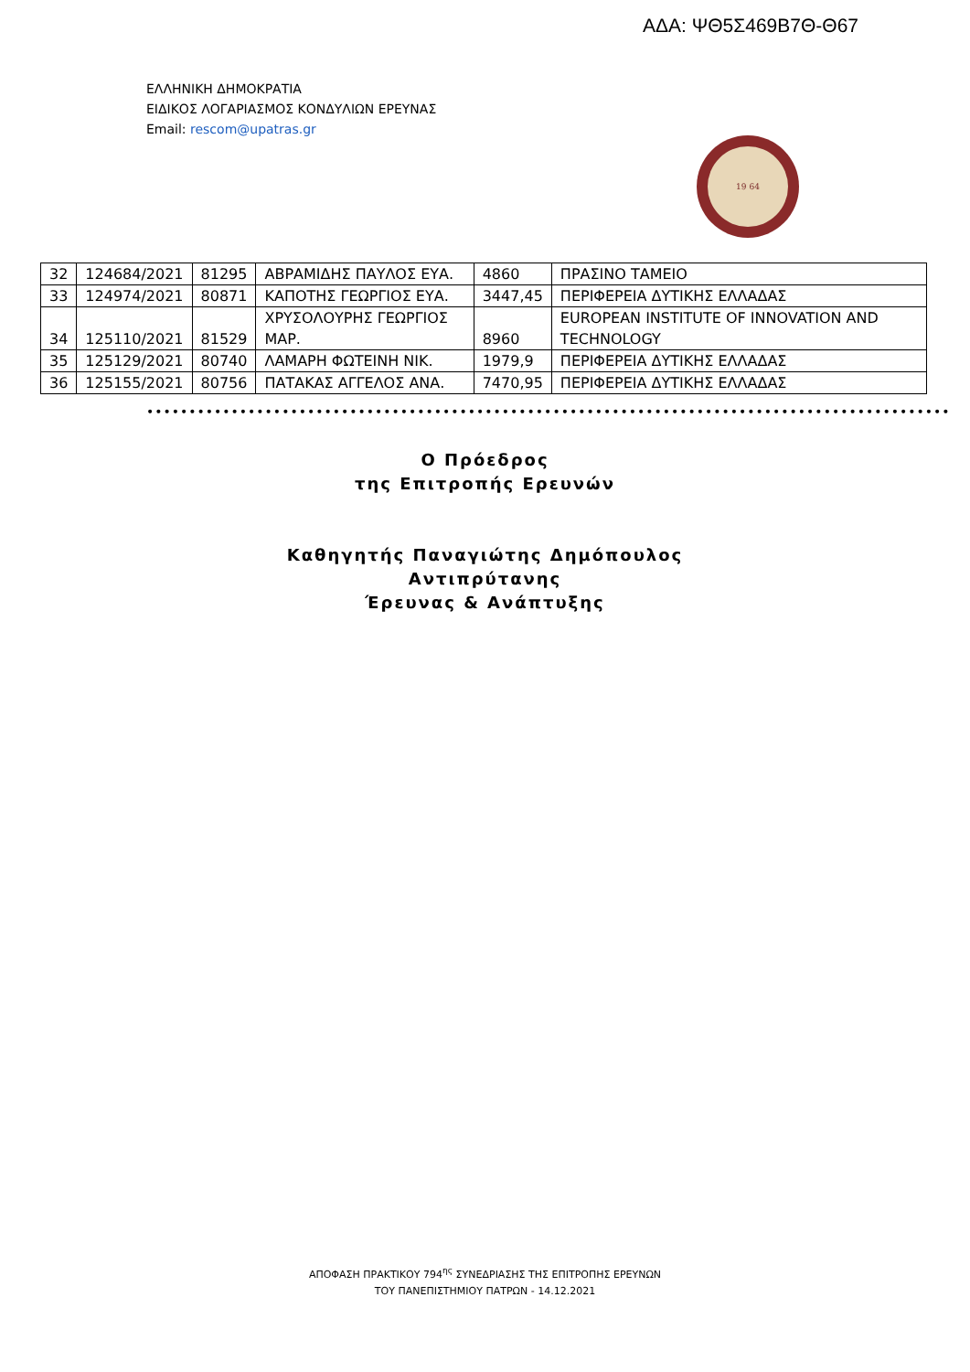ΑΔΑ: ΨΘ5Σ469Β7Θ-Θ67
ΕΛΛΗΝΙΚΗ ΔΗΜΟΚΡΑΤΙΑ
ΕΙΔΙΚΟΣ ΛΟΓΑΡΙΑΣΜΟΣ ΚΟΝΔΥΛΙΩΝ ΕΡΕΥΝΑΣ
Email: rescom@upatras.gr
19 64
| 32 | 124684/2021 | 81295 | ΑΒΡΑΜΙΔΗΣ ΠΑΥΛΟΣ ΕΥΑ. | 4860 | ΠΡΑΣΙΝΟ ΤΑΜΕΙΟ |
| 33 | 124974/2021 | 80871 | ΚΑΠΟΤΗΣ ΓΕΩΡΓΙΟΣ ΕΥΑ. | 3447,45 | ΠΕΡΙΦΕΡΕΙΑ ΔΥΤΙΚΗΣ ΕΛΛΑΔΑΣ |
| 34 | 125110/2021 | 81529 | ΧΡΥΣΟΛΟΥΡΗΣ ΓΕΩΡΓΙΟΣ ΜΑΡ. | 8960 | EUROPEAN INSTITUTE OF INNOVATION AND TECHNOLOGY |
| 35 | 125129/2021 | 80740 | ΛΑΜΑΡΗ ΦΩΤΕΙΝΗ ΝΙΚ. | 1979,9 | ΠΕΡΙΦΕΡΕΙΑ ΔΥΤΙΚΗΣ ΕΛΛΑΔΑΣ |
| 36 | 125155/2021 | 80756 | ΠΑΤΑΚΑΣ ΑΓΓΕΛΟΣ ΑΝΑ. | 7470,95 | ΠΕΡΙΦΕΡΕΙΑ ΔΥΤΙΚΗΣ ΕΛΛΑΔΑΣ |
•••••••••••••••••••••••••••••••••••••••••••••••••••••••••••••••••••••••••••••••••••••••••••••••
Ο Πρόεδρος
της Επιτροπής Ερευνών
Καθηγητής Παναγιώτης Δημόπουλος
Αντιπρύτανης
Έρευνας & Ανάπτυξης
ΑΠΟΦΑΣΗ ΠΡΑΚΤΙΚΟΥ 794<sup>ης</sup> ΣΥΝΕΔΡΙΑΣΗΣ ΤΗΣ ΕΠΙΤΡΟΠΗΣ ΕΡΕΥΝΩΝ
ΤΟΥ ΠΑΝΕΠΙΣΤΗΜΙΟΥ ΠΑΤΡΩΝ - 14.12.2021